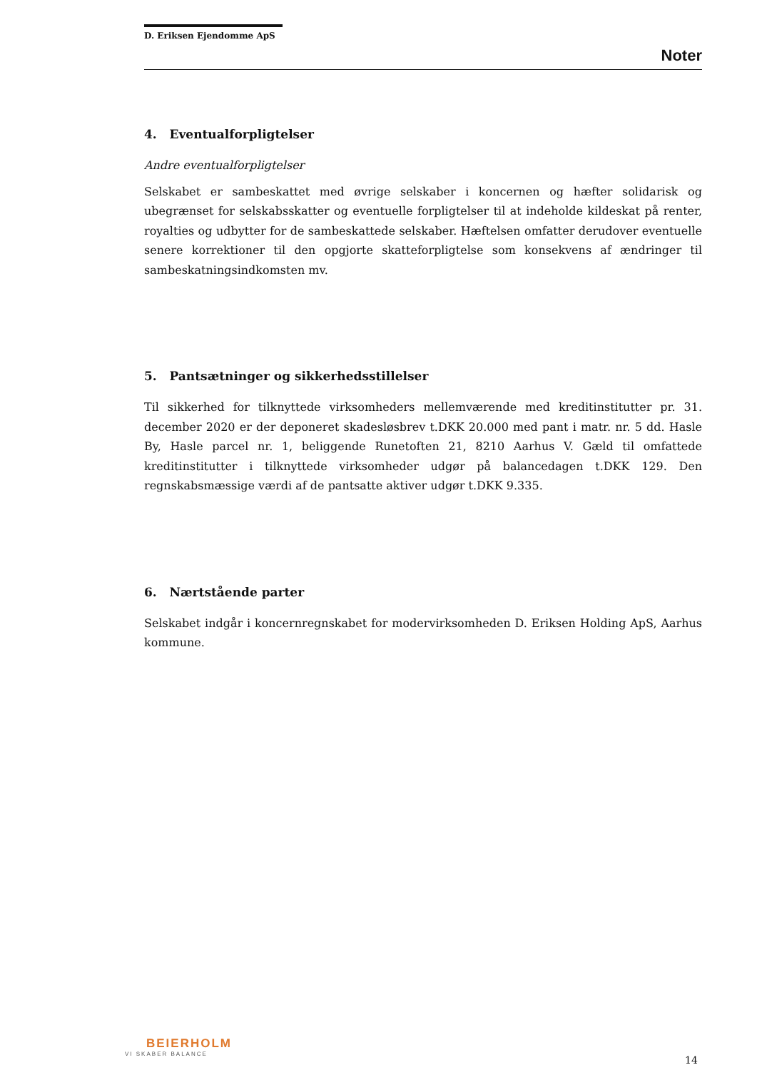D. Eriksen Ejendomme ApS
Noter
4. Eventualforpligtelser
Andre eventualforpligtelser
Selskabet er sambeskattet med øvrige selskaber i koncernen og hæfter solidarisk og ubegrænset for selskabsskatter og eventuelle forpligtelser til at indeholde kildeskat på renter, royalties og udbytter for de sambeskattede selskaber. Hæftelsen omfatter derudover eventuelle senere korrektioner til den opgjorte skatteforpligtelse som konsekvens af ændringer til sambeskatningsindkomsten mv.
5. Pantsætninger og sikkerhedsstillelser
Til sikkerhed for tilknyttede virksomheders mellemværende med kreditinstitutter pr. 31. december 2020 er der deponeret skadesløsbrev t.DKK 20.000 med pant i matr. nr. 5 dd. Hasle By, Hasle parcel nr. 1, beliggende Runetoften 21, 8210 Aarhus V. Gæld til omfattede kreditinstitutter i tilknyttede virksomheder udgør på balancedagen t.DKK 129. Den regnskabsmæssige værdi af de pantsatte aktiver udgør t.DKK 9.335.
6. Nærtstående parter
Selskabet indgår i koncernregnskabet for modervirksomheden D. Eriksen Holding ApS, Aarhus kommune.
BEIERHOLM
VI SKABER BALANCE
14